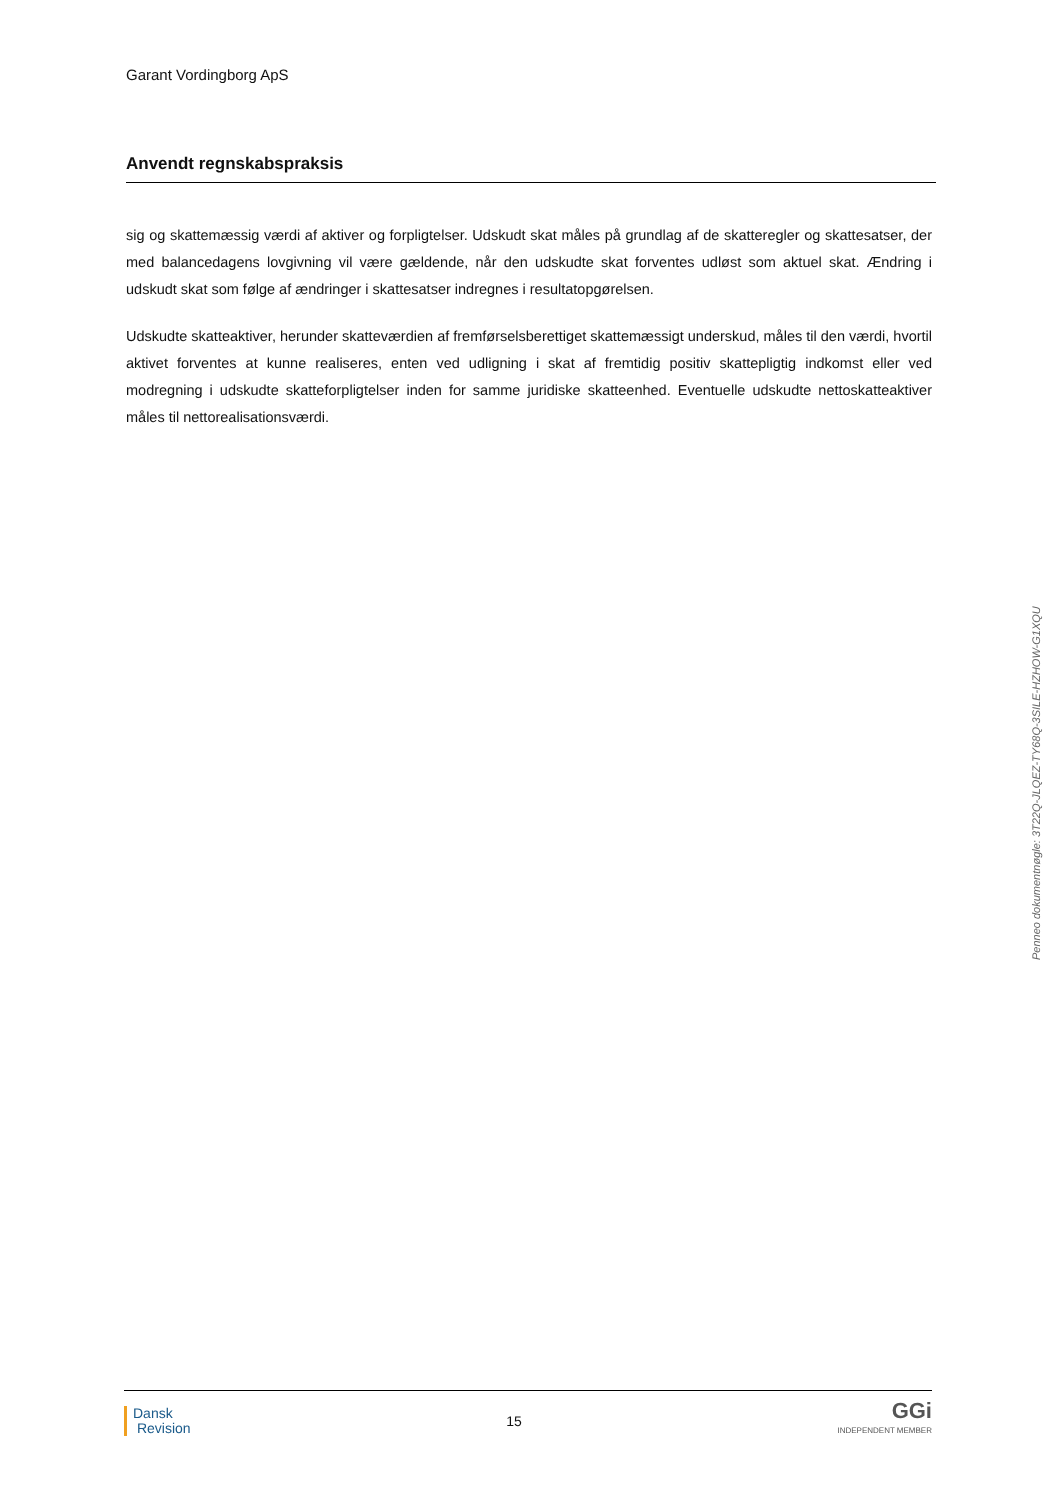Garant Vordingborg ApS
Anvendt regnskabspraksis
sig og skattemæssig værdi af aktiver og forpligtelser. Udskudt skat måles på grundlag af de skatteregler og skat­tesatser, der med balancedagens lovgivning vil være gældende, når den udskudte skat forventes udløst som ak­tuel skat. Ændring i udskudt skat som følge af ændringer i skattesatser indregnes i resultatopgørelsen.
Udskudte skatteaktiver, herunder skatteværdien af fremførselsberettiget skattemæssigt underskud, måles til den værdi, hvortil aktivet forventes at kunne realiseres, enten ved udligning i skat af fremtidig positiv skattepligtig indkomst eller ved modregning i udskudte skatteforpligtelser inden for samme juridiske skatteenhed. Eventuelle udskudte nettoskatteaktiver måles til nettorealisationsværdi.
Penneo dokumentnøgle: 3T22Q-JLQEZ-TY68Q-3SILE-HZHOW-G1XQU
Dansk
Revision
15
GGi
INDEPENDENT MEMBER